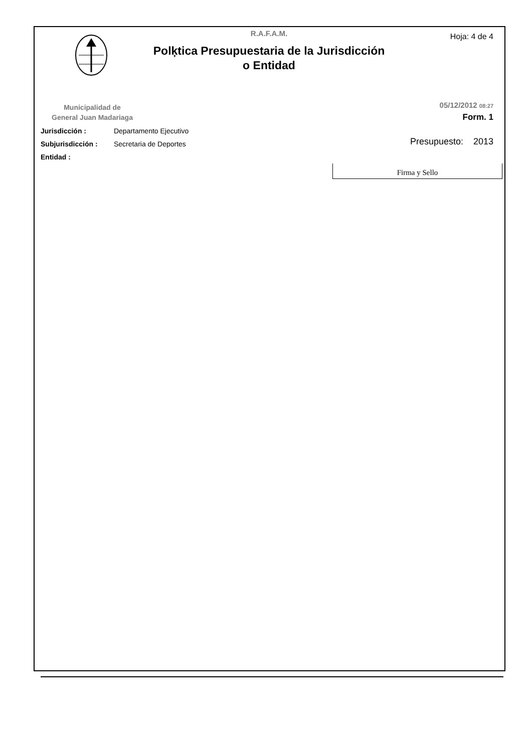R.A.F.A.M.
Hoja: 4 de 4
Polķtica Presupuestaria de la Jurisdicción
o Entidad
Municipalidad de
General Juan Madariaga
05/12/2012 08:27
Form. 1
Jurisdicción : Departamento Ejecutivo
Subjurisdicción : Secretaria de Deportes
Entidad :
Presupuesto: 2013
Firma y Sello